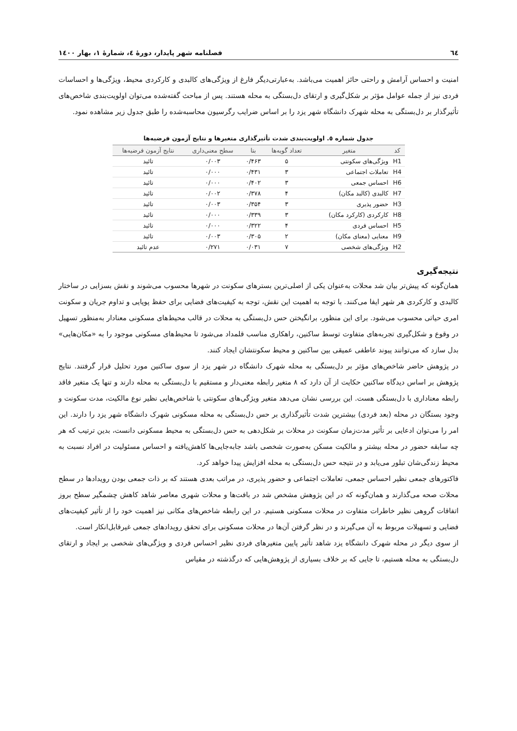٦٤ فصلنامه شهر پایدار، دورۀ ٤، شمارۀ ١، بهار ١٤٠٠
امنیت و احساس آرامش و راحتی حائز اهمیت می‌باشد. به‌عبارتی‌دیگر فارغ از ویژگی‌های کالبدی و کارکردی محیط، ویژگی‌ها و احساسات فردی نیز از جمله عوامل مؤثر بر شکل‌گیری و ارتقای دل‌بستگی به محله هستند. پس از مباحث گفته‌شده می‌توان اولویت‌بندی شاخص‌های تأثیرگذار بر دل‌بستگی به محله شهرک دانشگاه شهر یزد را بر اساس ضرایب رگرسیون محاسبه‌شده را طبق جدول زیر مشاهده نمود.
جدول شماره ٥. اولویت‌بندی شدت تأثیرگذاری متغیرها و نتایج آزمون فرضیه‌ها
| کد | متغیر | تعداد گویه‌ها | بتا | سطح معنی‌داری | نتایج آزمون فرضیه‌ها |
| --- | --- | --- | --- | --- | --- |
| H1 | ویژگی‌های سکونتی | ۵ | ۰/۴۶۳ | ۰/۰۰۳ | تائید |
| H4 | تعاملات اجتماعی | ۳ | ۰/۴۳۱ | ۰/۰۰۰ | تائید |
| H6 | احساس جمعی | ۳ | ۰/۴۰۲ | ۰/۰۰۰ | تائید |
| H7 | کالبدی (کالبد مکان) | ۴ | ۰/۳۷۸ | ۰/۰۰۲ | تائید |
| H3 | حضور پذیری | ۳ | ۰/۳۵۴ | ۰/۰۰۳ | تائید |
| H8 | کارکردی (کارکرد مکان) | ۳ | ۰/۳۳۹ | ۰/۰۰۰ | تائید |
| H5 | احساس فردی | ۴ | ۰/۳۲۲ | ۰/۰۰۰ | تائید |
| H9 | معنایی (معنای مکان) | ۲ | ۰/۳۰۵ | ۰/۰۰۳ | تائید |
| H2 | ویژگی‌های شخصی | ۷ | ۰/۰۳۱ | ۰/۲۷۱ | عدم تائید |
نتیجه‌گیری
همان‌گونه که پیش‌تر بیان شد محلات به‌عنوان یکی از اصلی‌ترین بسترهای سکونت در شهرها محسوب می‌شوند و نقش بسزایی در ساختار کالبدی و کارکردی هر شهر ایفا می‌کنند. با توجه به اهمیت این نقش، توجه به کیفیت‌های فضایی برای حفظ پویایی و تداوم جریان و سکونت امری حیاتی محسوب می‌شود. برای این منظور، برانگیختن حس دل‌بستگی به محلات در قالب محیط‌های مسکونی معنادار به‌منظور تسهیل در وقوع و شکل‌گیری تجربه‌های متفاوت توسط ساکنین، راهکاری مناسب قلمداد می‌شود تا محیط‌های مسکونی موجود را به «مکان‌هایی» بدل سازد که می‌توانند پیوند عاطفی عمیقی بین ساکنین و محیط سکونتشان ایجاد کنند.
در پژوهش حاضر شاخص‌های مؤثر بر دل‌بستگی به محله شهرک دانشگاه در شهر یزد از سوی ساکنین مورد تحلیل قرار گرفتند. نتایج پژوهش بر اساس دیدگاه ساکنین حکایت از آن دارد که ٨ متغیر رابطه معنی‌دار و مستقیم با دل‌بستگی به محله دارند و تنها یک متغیر فاقد رابطه معناداری با دل‌بستگی هست. این بررسی نشان می‌دهد متغیر ویژگی‌های سکونتی با شاخص‌هایی نظیر نوع مالکیت، مدت سکونت و وجود بستگان در محله (بعد فردی) بیشترین شدت تأثیرگذاری بر حس دل‌بستگی به محله مسکونی شهرک دانشگاه شهر یزد را دارند. این امر را می‌توان ادعایی بر تأثیر مدت‌زمان سکونت در محلات بر شکل‌دهی به حس دل‌بستگی به محیط مسکونی دانست، بدین ترتیب که هر چه سابقه حضور در محله بیشتر و مالکیت مسکن به‌صورت شخصی باشد جابه‌جایی‌ها کاهش‌یافته و احساس مسئولیت در افراد نسبت به محیط زندگی‌شان تبلور می‌یابد و در نتیجه حس دل‌بستگی به محله افزایش پیدا خواهد کرد.
فاکتورهای جمعی نظیر احساس جمعی، تعاملات اجتماعی و حضور پذیری، در مراتب بعدی هستند که بر ذات جمعی بودن رویدادها در سطح محلات صحه می‌گذارند و همان‌گونه که در این پژوهش مشخص شد در بافت‌ها و محلات شهری معاصر شاهد کاهش چشمگیر سطح بروز اتفاقات گروهی نظیر خاطرات متفاوت در محلات مسکونی هستیم. در این رابطه شاخص‌های مکانی نیز اهمیت خود را از تأثیر کیفیت‌های فضایی و تسهیلات مربوط به آن می‌گیرند و در نظر گرفتن آن‌ها در محلات مسکونی برای تحقق رویدادهای جمعی غیرقابل‌انکار است.
از سوی دیگر در محله شهرک دانشگاه یزد شاهد تأثیر پایین متغیرهای فردی نظیر احساس فردی و ویژگی‌های شخصی بر ایجاد و ارتقای دل‌بستگی به محله هستیم، تا جایی که بر خلاف بسیاری از پژوهش‌هایی که درگذشته در مقیاس